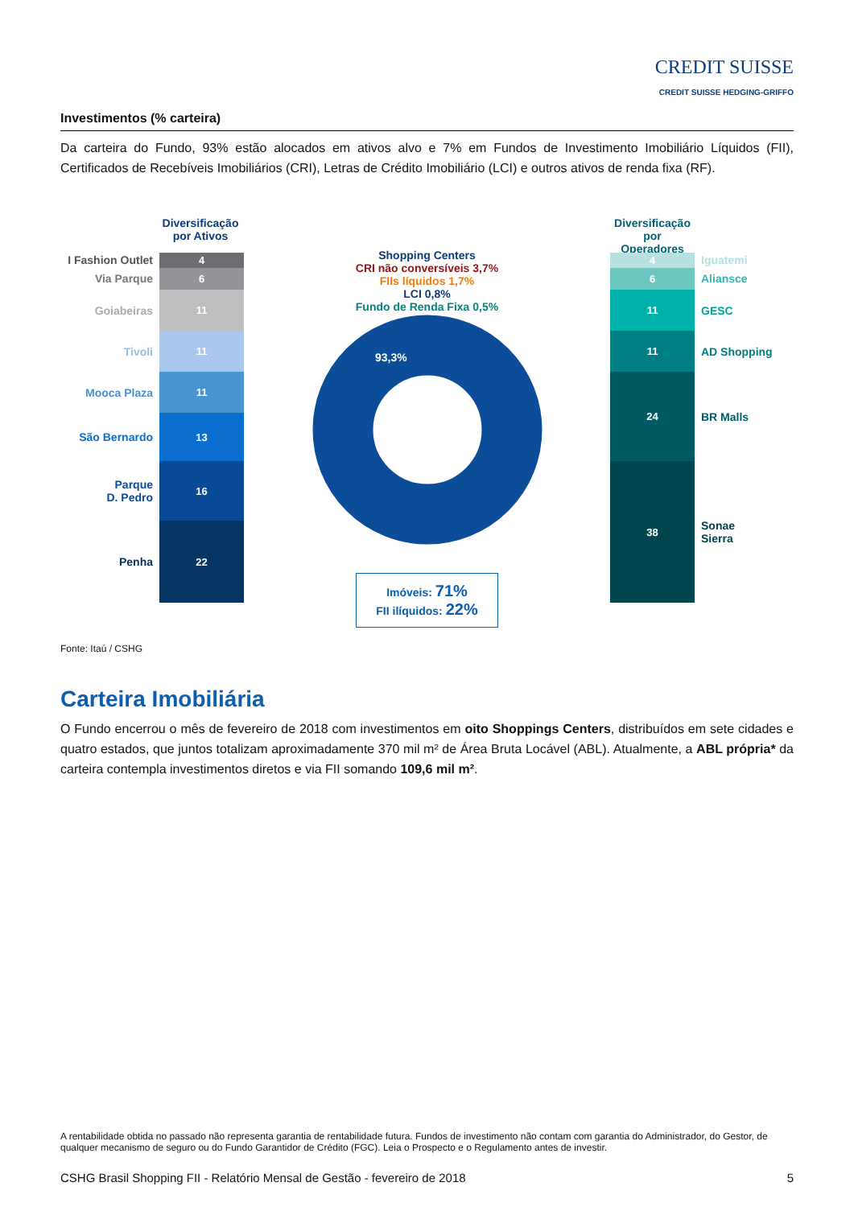CREDIT SUISSE
CREDIT SUISSE HEDGING-GRIFFO
Investimentos (% carteira)
Da carteira do Fundo, 93% estão alocados em ativos alvo e 7% em Fundos de Investimento Imobiliário Líquidos (FII), Certificados de Recebíveis Imobiliários (CRI), Letras de Crédito Imobiliário (LCI) e outros ativos de renda fixa (RF).
Diversificação
por Ativos
I Fashion Outlet
Via Parque
Goiabeiras
Tivoli
Mooca Plaza
São Bernardo
Parque
D. Pedro
Penha
4
6
11
11
11
13
16
22
Shopping Centers
CRI não conversíveis 3,7%
FIIs líquidos 1,7%
LCI 0,8%
Fundo de Renda Fixa 0,5%
93,3%
Imóveis: 71%
FII ilíquidos: 22%
Diversificação
por Operadores
4
6
11
11
24
38
Iguatemi
Aliansce
GESC
AD Shopping
BR Malls
Sonae
Sierra
Fonte: Itaú / CSHG
Carteira Imobiliária
O Fundo encerrou o mês de fevereiro de 2018 com investimentos em oito Shoppings Centers, distribuídos em sete cidades e quatro estados, que juntos totalizam aproximadamente 370 mil m² de Área Bruta Locável (ABL). Atualmente, a ABL própria* da carteira contempla investimentos diretos e via FII somando 109,6 mil m².
A rentabilidade obtida no passado não representa garantia de rentabilidade futura. Fundos de investimento não contam com garantia do Administrador, do Gestor, de qualquer mecanismo de seguro ou do Fundo Garantidor de Crédito (FGC). Leia o Prospecto e o Regulamento antes de investir.
CSHG Brasil Shopping FII - Relatório Mensal de Gestão - fevereiro de 2018 5